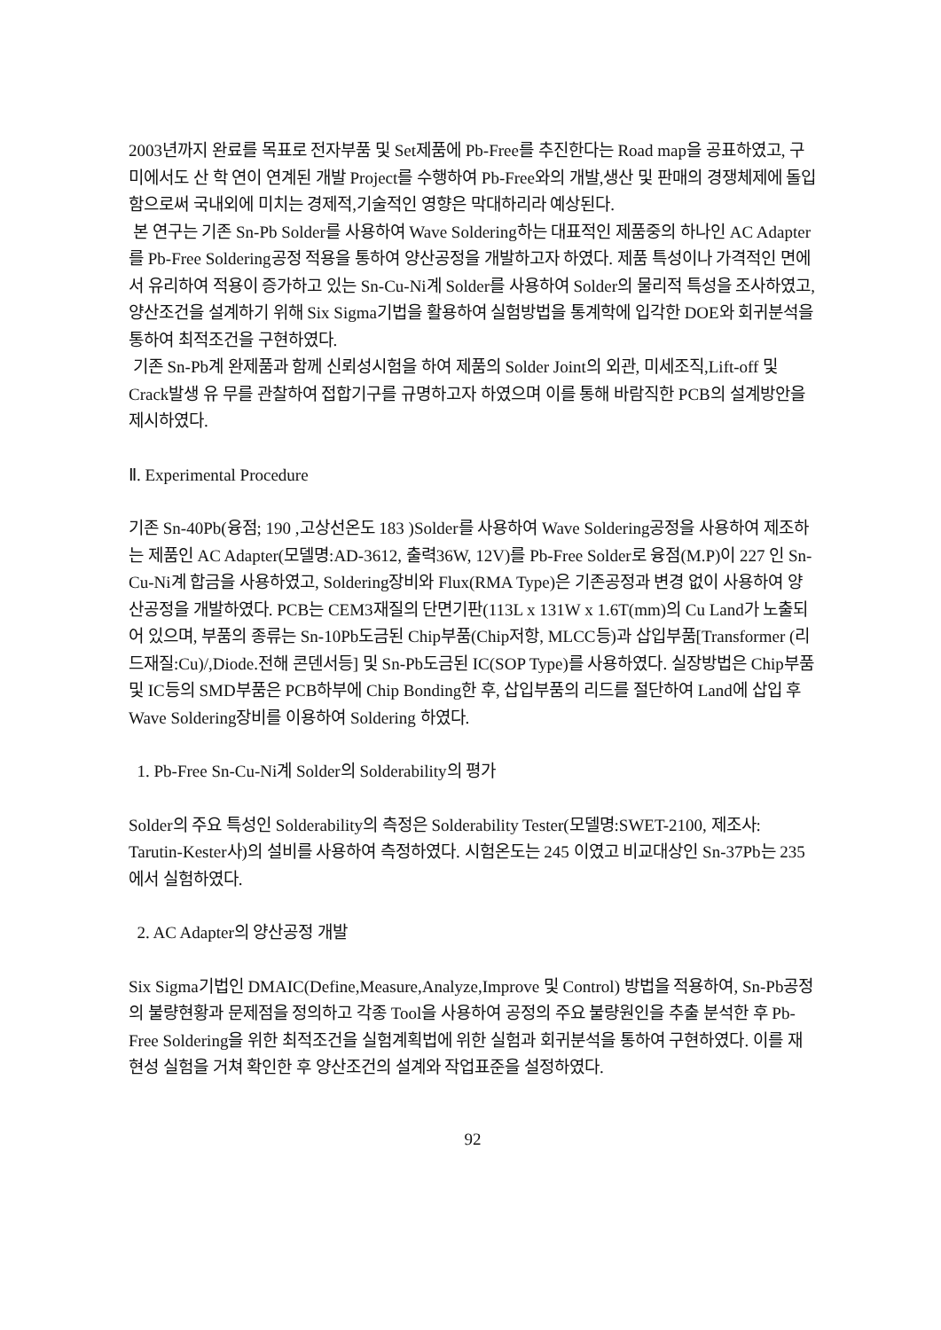2003년까지 완료를 목표로 전자부품 및 Set제품에 Pb-Free를 추진한다는 Road map을 공표하였고, 구미에서도 산 학 연이 연계된 개발 Project를 수행하여 Pb-Free와의 개발,생산 및 판매의 경쟁체제에 돌입함으로써 국내외에 미치는 경제적,기술적인 영향은 막대하리라 예상된다.
본 연구는 기존 Sn-Pb Solder를 사용하여 Wave Soldering하는 대표적인 제품중의 하나인 AC Adapter를 Pb-Free Soldering공정 적용을 통하여 양산공정을 개발하고자 하였다. 제품 특성이나 가격적인 면에서 유리하여 적용이 증가하고 있는 Sn-Cu-Ni계 Solder를 사용하여 Solder의 물리적 특성을 조사하였고, 양산조건을 설계하기 위해 Six Sigma기법을 활용하여 실험방법을 통계학에 입각한 DOE와 회귀분석을 통하여 최적조건을 구현하였다.
기존 Sn-Pb계 완제품과 함께 신뢰성시험을 하여 제품의 Solder Joint의 외관, 미세조직,Lift-off 및 Crack발생 유 무를 관찰하여 접합기구를 규명하고자 하였으며 이를 통해 바람직한 PCB의 설계방안을 제시하였다.
Ⅱ. Experimental Procedure
기존 Sn-40Pb(융점; 190 ,고상선온도 183 )Solder를 사용하여 Wave Soldering공정을 사용하여 제조하는 제품인 AC Adapter(모델명:AD-3612, 출력36W, 12V)를 Pb-Free Solder로 융점(M.P)이 227 인 Sn-Cu-Ni계 합금을 사용하였고, Soldering장비와 Flux(RMA Type)은 기존공정과 변경 없이 사용하여 양산공정을 개발하였다. PCB는 CEM3재질의 단면기판(113L x 131W x 1.6T(mm)의 Cu Land가 노출되어 있으며, 부품의 종류는 Sn-10Pb도금된 Chip부품(Chip저항, MLCC등)과 삽입부품[Transformer (리드재질:Cu)/,Diode.전해 콘덴서등] 및 Sn-Pb도금된 IC(SOP Type)를 사용하였다. 실장방법은 Chip부품 및 IC등의 SMD부품은 PCB하부에 Chip Bonding한 후, 삽입부품의 리드를 절단하여 Land에 삽입 후 Wave Soldering장비를 이용하여 Soldering 하였다.
1. Pb-Free Sn-Cu-Ni계 Solder의 Solderability의 평가
Solder의 주요 특성인 Solderability의 측정은 Solderability Tester(모델명:SWET-2100, 제조사: Tarutin-Kester사)의 설비를 사용하여 측정하였다. 시험온도는 245 이였고 비교대상인 Sn-37Pb는 235 에서 실험하였다.
2. AC Adapter의 양산공정 개발
Six Sigma기법인 DMAIC(Define,Measure,Analyze,Improve 및 Control) 방법을 적용하여, Sn-Pb공정의 불량현황과 문제점을 정의하고 각종 Tool을 사용하여 공정의 주요 불량원인을 추출 분석한 후 Pb-Free Soldering을 위한 최적조건을 실험계획법에 위한 실험과 회귀분석을 통하여 구현하였다. 이를 재현성 실험을 거쳐 확인한 후 양산조건의 설계와 작업표준을 설정하였다.
92